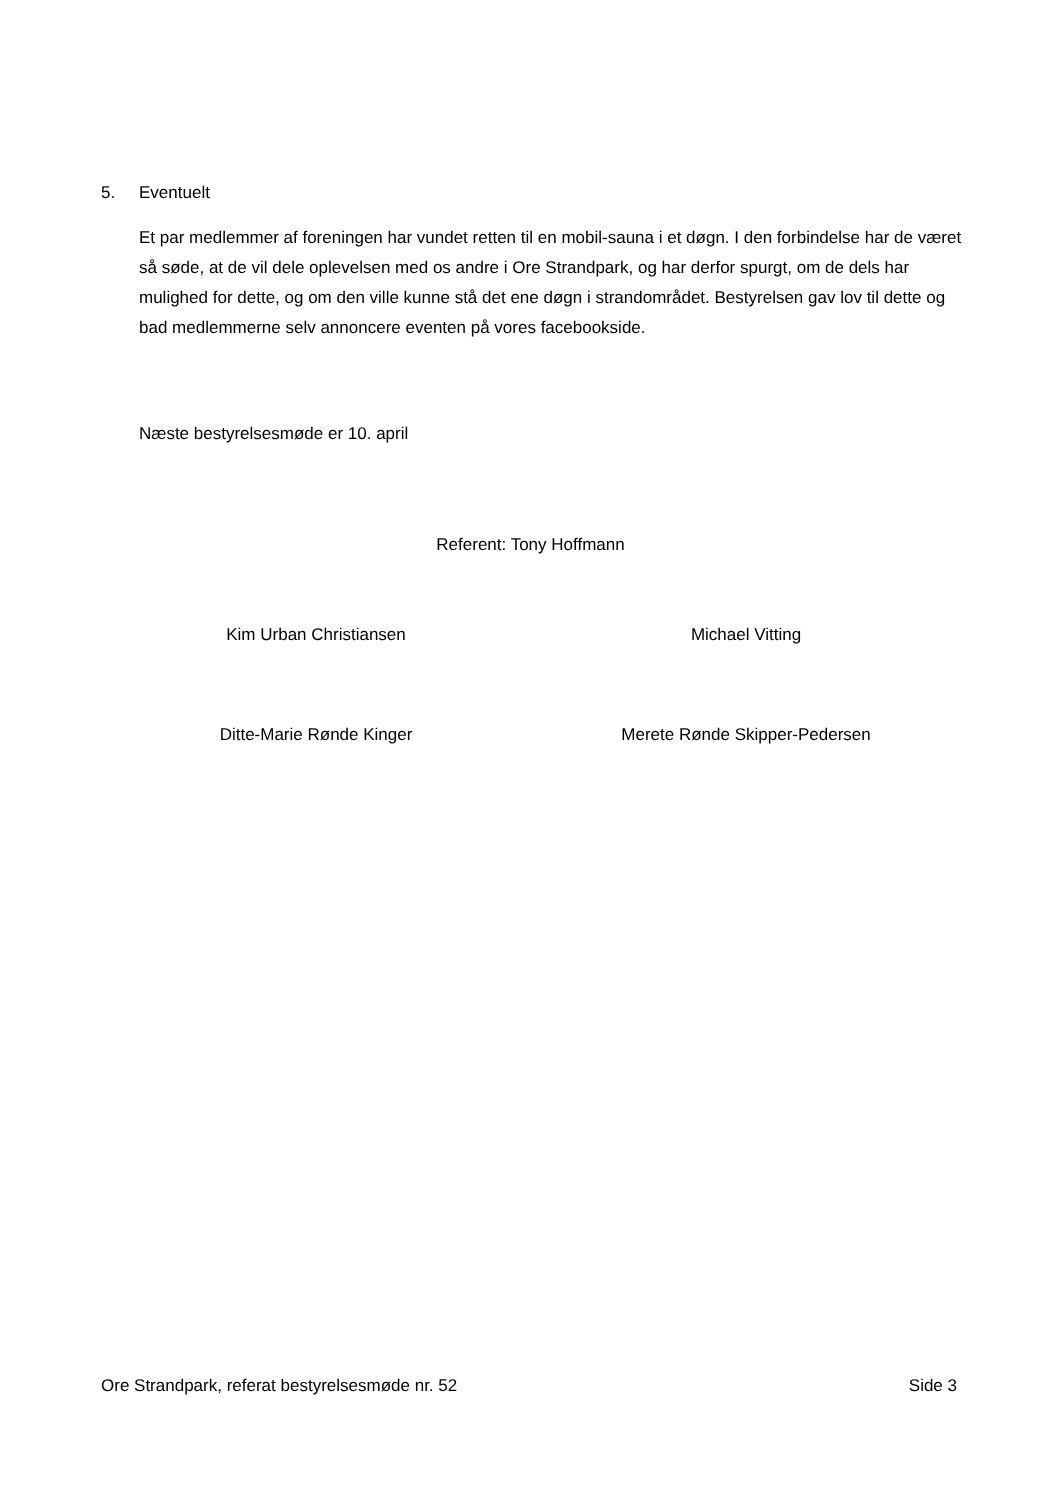5. Eventuelt
Et par medlemmer af foreningen har vundet retten til en mobil-sauna i et døgn. I den forbindelse har de været så søde, at de vil dele oplevelsen med os andre i Ore Strandpark, og har derfor spurgt, om de dels har mulighed for dette, og om den ville kunne stå det ene døgn i strandområdet. Bestyrelsen gav lov til dette og bad medlemmerne selv annoncere eventen på vores facebookside.
Næste bestyrelsesmøde er 10. april
Referent: Tony Hoffmann
Kim Urban Christiansen Michael Vitting
Ditte-Marie Rønde Kinger Merete Rønde Skipper-Pedersen
Ore Strandpark, referat bestyrelsesmøde nr. 52 Side 3